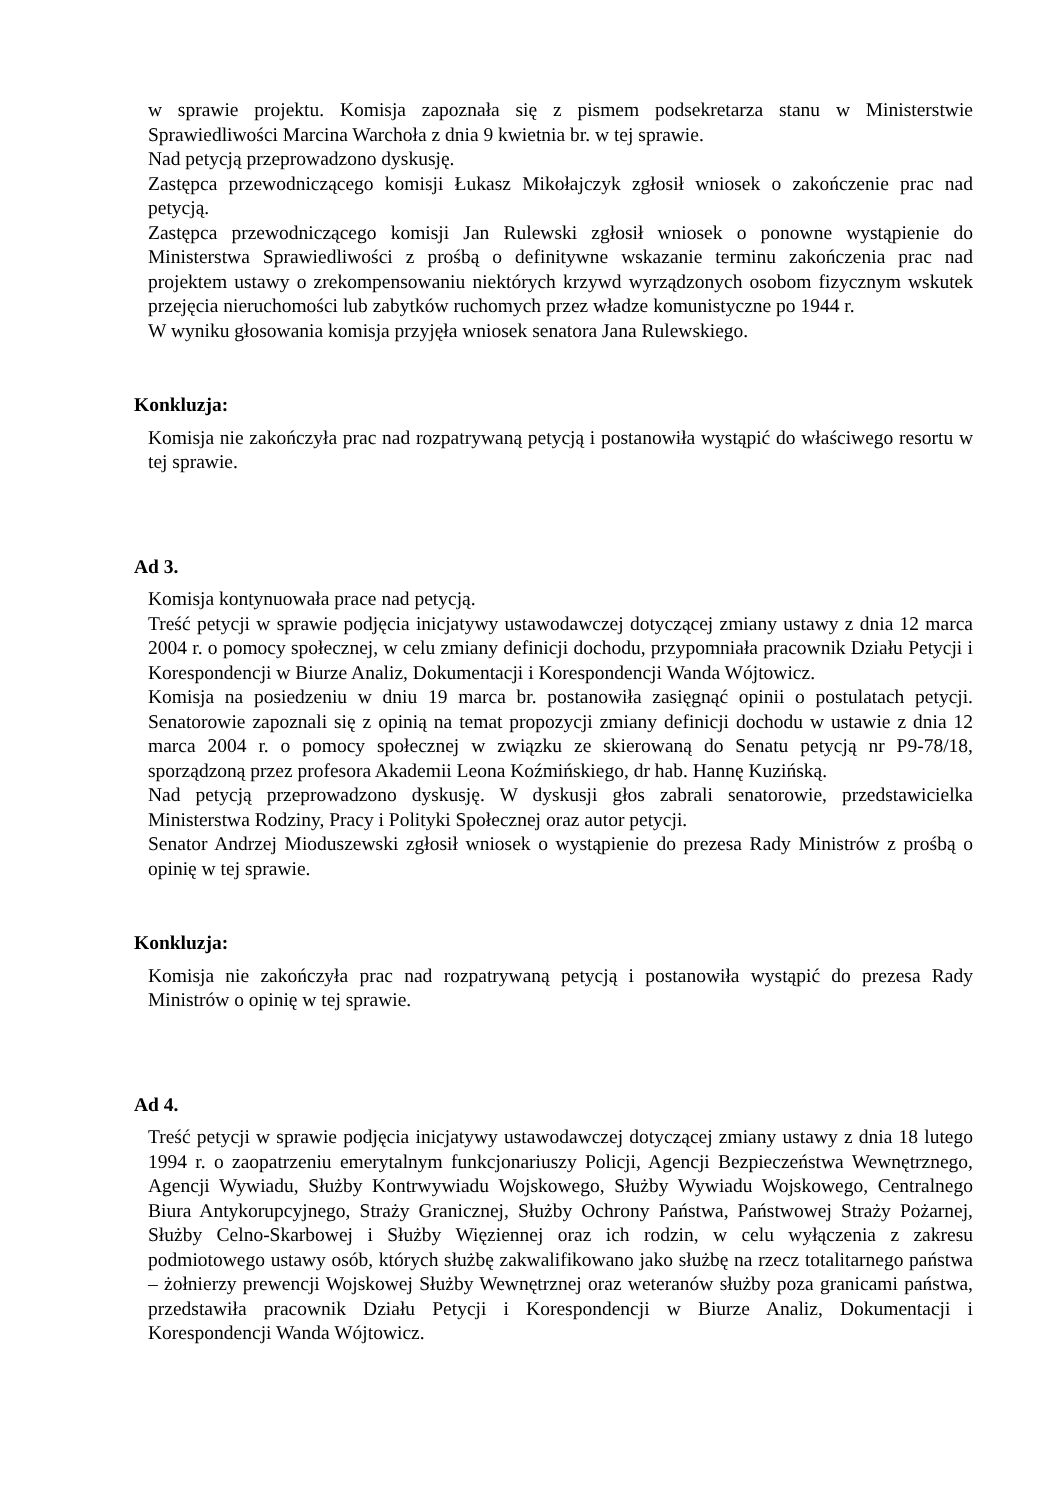w sprawie projektu. Komisja zapoznała się z pismem podsekretarza stanu w Ministerstwie Sprawiedliwości Marcina Warchoła z dnia 9 kwietnia br. w tej sprawie.
Nad petycją przeprowadzono dyskusję.
Zastępca przewodniczącego komisji Łukasz Mikołajczyk zgłosił wniosek o zakończenie prac nad petycją.
Zastępca przewodniczącego komisji Jan Rulewski zgłosił wniosek o ponowne wystąpienie do Ministerstwa Sprawiedliwości z prośbą o definitywne wskazanie terminu zakończenia prac nad projektem ustawy o zrekompensowaniu niektórych krzywd wyrządzonych osobom fizycznym wskutek przejęcia nieruchomości lub zabytków ruchomych przez władze komunistyczne po 1944 r.
W wyniku głosowania komisja przyjęła wniosek senatora Jana Rulewskiego.
Konkluzja:
Komisja nie zakończyła prac nad rozpatrywaną petycją i postanowiła wystąpić do właściwego resortu w tej sprawie.
Ad 3.
Komisja kontynuowała prace nad petycją.
Treść petycji w sprawie podjęcia inicjatywy ustawodawczej dotyczącej zmiany ustawy z dnia 12 marca 2004 r. o pomocy społecznej, w celu zmiany definicji dochodu, przypomniała pracownik Działu Petycji i Korespondencji w Biurze Analiz, Dokumentacji i Korespondencji Wanda Wójtowicz.
Komisja na posiedzeniu w dniu 19 marca br. postanowiła zasięgnąć opinii o postulatach petycji. Senatorowie zapoznali się z opinią na temat propozycji zmiany definicji dochodu w ustawie z dnia 12 marca 2004 r. o pomocy społecznej w związku ze skierowaną do Senatu petycją nr P9-78/18, sporządzoną przez profesora Akademii Leona Koźmińskiego, dr hab. Hannę Kuzińską.
Nad petycją przeprowadzono dyskusję. W dyskusji głos zabrali senatorowie, przedstawicielka Ministerstwa Rodziny, Pracy i Polityki Społecznej oraz autor petycji.
Senator Andrzej Mioduszewski zgłosił wniosek o wystąpienie do prezesa Rady Ministrów z prośbą o opinię w tej sprawie.
Konkluzja:
Komisja nie zakończyła prac nad rozpatrywaną petycją i postanowiła wystąpić do prezesa Rady Ministrów o opinię w tej sprawie.
Ad 4.
Treść petycji w sprawie podjęcia inicjatywy ustawodawczej dotyczącej zmiany ustawy z dnia 18 lutego 1994 r. o zaopatrzeniu emerytalnym funkcjonariuszy Policji, Agencji Bezpieczeństwa Wewnętrznego, Agencji Wywiadu, Służby Kontrwywiadu Wojskowego, Służby Wywiadu Wojskowego, Centralnego Biura Antykorupcyjnego, Straży Granicznej, Służby Ochrony Państwa, Państwowej Straży Pożarnej, Służby Celno-Skarbowej i Służby Więziennej oraz ich rodzin, w celu wyłączenia z zakresu podmiotowego ustawy osób, których służbę zakwalifikowano jako służbę na rzecz totalitarnego państwa – żołnierzy prewencji Wojskowej Służby Wewnętrznej oraz weteranów służby poza granicami państwa, przedstawiła pracownik Działu Petycji i Korespondencji w Biurze Analiz, Dokumentacji i Korespondencji Wanda Wójtowicz.